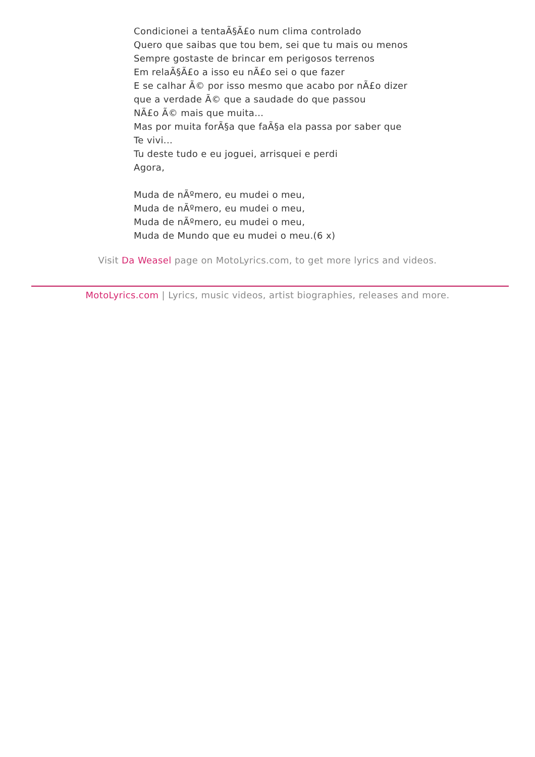Condicionei a tentaÃ§Ã£o num clima controlado
Quero que saibas que tou bem, sei que tu mais ou menos
Sempre gostaste de brincar em perigosos terrenos
Em relaÃ§Ã£o a isso eu nÃ£o sei o que fazer
E se calhar Ã© por isso mesmo que acabo por nÃ£o dizer que a verdade Ã© que a saudade do que passou
NÃ£o Ã© mais que muita...
Mas por muita forÃ§a que faÃ§a ela passa por saber que
Te vivi...
Tu deste tudo e eu joguei, arrisquei e perdi
Agora,
Muda de nÃºmero, eu mudei o meu,
Muda de nÃºmero, eu mudei o meu,
Muda de nÃºmero, eu mudei o meu,
Muda de Mundo que eu mudei o meu.(6 x)
Visit Da Weasel page on MotoLyrics.com, to get more lyrics and videos.
MotoLyrics.com | Lyrics, music videos, artist biographies, releases and more.